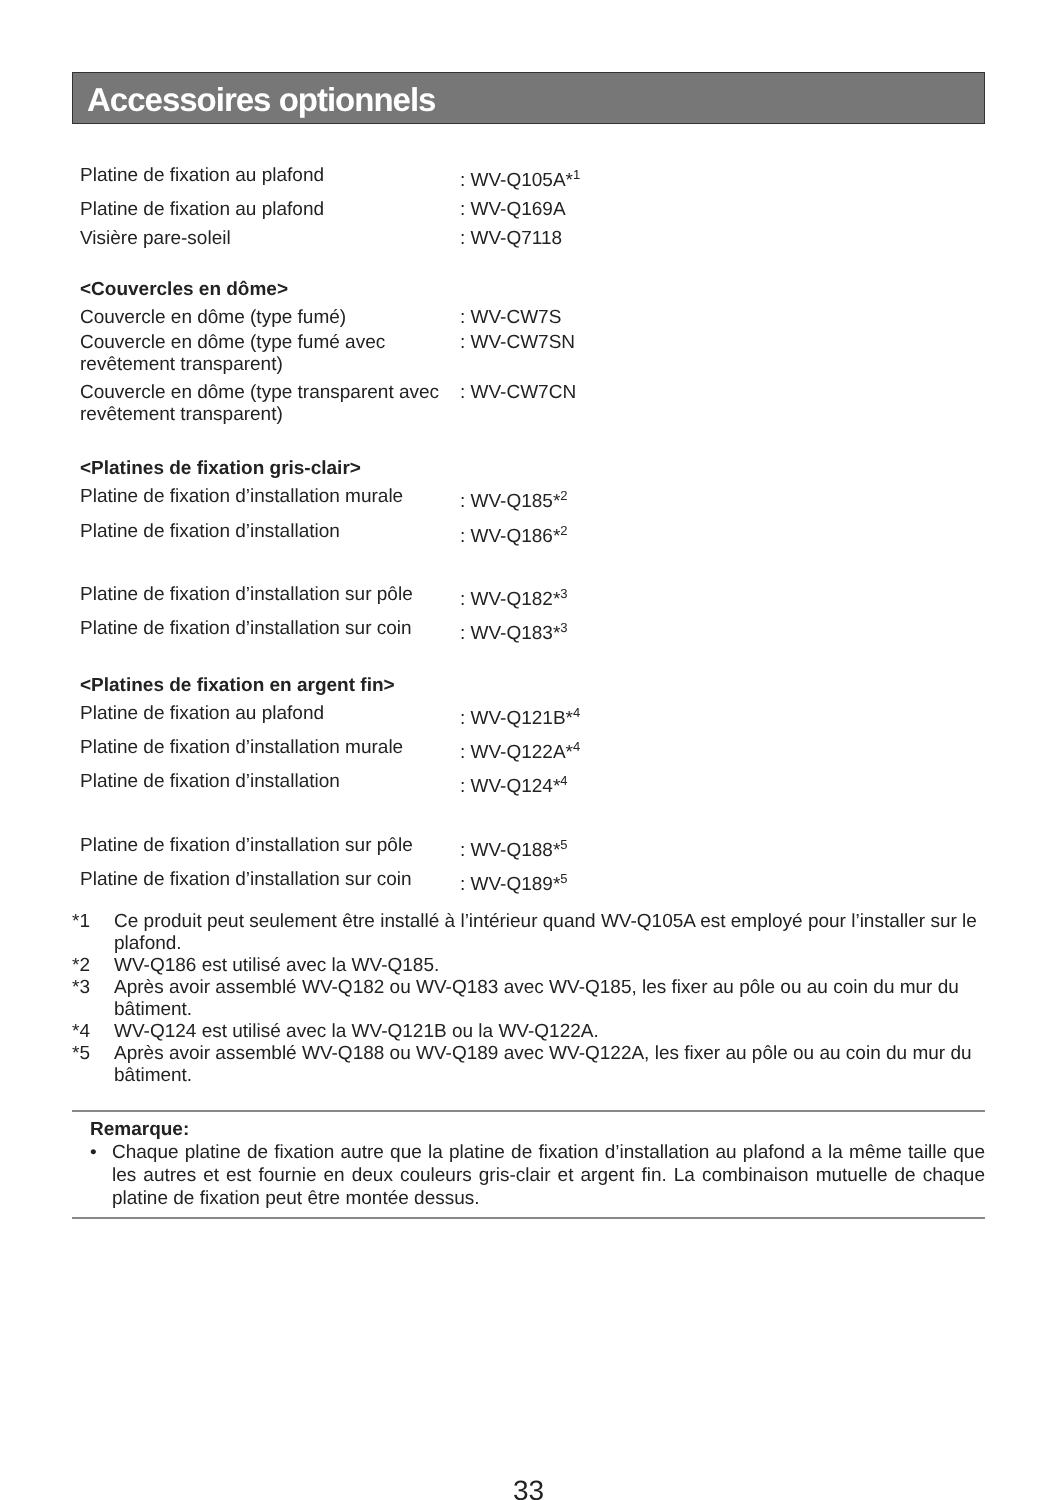Accessoires optionnels
| Platine de fixation au plafond | : WV-Q105A*<sup>1</sup> |
| Platine de fixation au plafond | : WV-Q169A |
| Visière pare-soleil | : WV-Q7118 |
<Couvercles en dôme>
| Couvercle en dôme (type fumé) | : WV-CW7S |
| Couvercle en dôme (type fumé avec revêtement transparent) | : WV-CW7SN |
| Couvercle en dôme (type transparent avec revêtement transparent) | : WV-CW7CN |
<Platines de fixation gris-clair>
| Platine de fixation d’installation murale | : WV-Q185*<sup>2</sup> |
| Platine de fixation d’installation | : WV-Q186*<sup>2</sup> |
| Platine de fixation d’installation sur pôle | : WV-Q182*<sup>3</sup> |
| Platine de fixation d’installation sur coin | : WV-Q183*<sup>3</sup> |
<Platines de fixation en argent fin>
| Platine de fixation au plafond | : WV-Q121B*<sup>4</sup> |
| Platine de fixation d’installation murale | : WV-Q122A*<sup>4</sup> |
| Platine de fixation d’installation | : WV-Q124*<sup>4</sup> |
| Platine de fixation d’installation sur pôle | : WV-Q188*<sup>5</sup> |
| Platine de fixation d’installation sur coin | : WV-Q189*<sup>5</sup> |
*1 Ce produit peut seulement être installé à l’intérieur quand WV-Q105A est employé pour l’installer sur le plafond.
*2 WV-Q186 est utilisé avec la WV-Q185.
*3 Après avoir assemblé WV-Q182 ou WV-Q183 avec WV-Q185, les fixer au pôle ou au coin du mur du bâtiment.
*4 WV-Q124 est utilisé avec la WV-Q121B ou la WV-Q122A.
*5 Après avoir assemblé WV-Q188 ou WV-Q189 avec WV-Q122A, les fixer au pôle ou au coin du mur du bâtiment.
Remarque:
• Chaque platine de fixation autre que la platine de fixation d’installation au plafond a la même taille que les autres et est fournie en deux couleurs gris-clair et argent fin. La combinaison mutuelle de chaque platine de fixation peut être montée dessus.
33